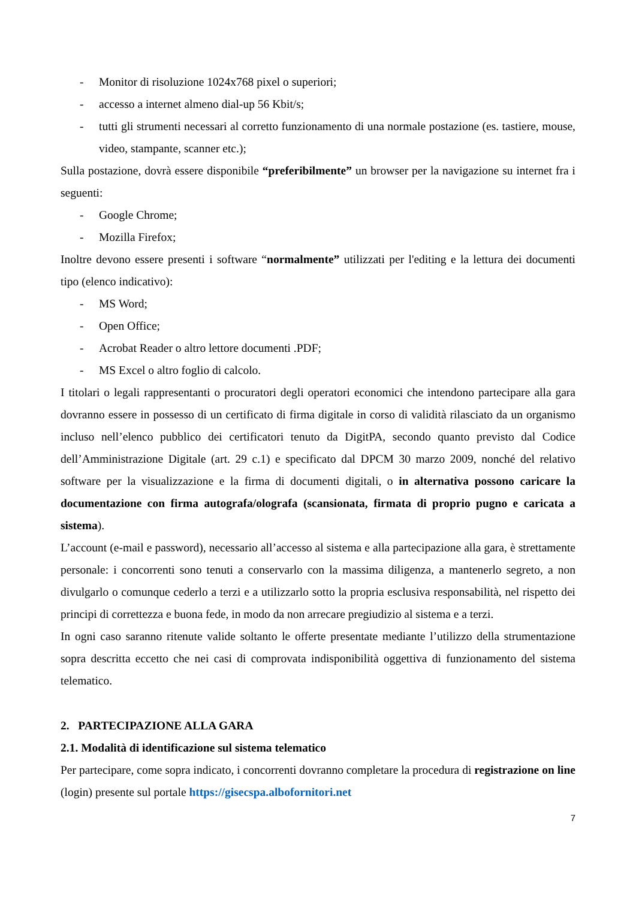- Monitor di risoluzione 1024x768 pixel o superiori;
- accesso a internet almeno dial-up 56 Kbit/s;
- tutti gli strumenti necessari al corretto funzionamento di una normale postazione (es. tastiere, mouse, video, stampante, scanner etc.);
Sulla postazione, dovrà essere disponibile “preferibilmente” un browser per la navigazione su internet fra i seguenti:
- Google Chrome;
- Mozilla Firefox;
Inoltre devono essere presenti i software “normalmente” utilizzati per l'editing e la lettura dei documenti tipo (elenco indicativo):
- MS Word;
- Open Office;
- Acrobat Reader o altro lettore documenti .PDF;
- MS Excel o altro foglio di calcolo.
I titolari o legali rappresentanti o procuratori degli operatori economici che intendono partecipare alla gara dovranno essere in possesso di un certificato di firma digitale in corso di validità rilasciato da un organismo incluso nell’elenco pubblico dei certificatori tenuto da DigitPA, secondo quanto previsto dal Codice dell’Amministrazione Digitale (art. 29 c.1) e specificato dal DPCM 30 marzo 2009, nonché del relativo software per la visualizzazione e la firma di documenti digitali, o in alternativa possono caricare la documentazione con firma autografa/olografa (scansionata, firmata di proprio pugno e caricata a sistema).
L’account (e-mail e password), necessario all’accesso al sistema e alla partecipazione alla gara, è strettamente personale: i concorrenti sono tenuti a conservarlo con la massima diligenza, a mantenerlo segreto, a non divulgarlo o comunque cederlo a terzi e a utilizzarlo sotto la propria esclusiva responsabilità, nel rispetto dei principi di correttezza e buona fede, in modo da non arrecare pregiudizio al sistema e a terzi.
In ogni caso saranno ritenute valide soltanto le offerte presentate mediante l’utilizzo della strumentazione sopra descritta eccetto che nei casi di comprovata indisponibilità oggettiva di funzionamento del sistema telematico.
2. PARTECIPAZIONE ALLA GARA
2.1. Modalità di identificazione sul sistema telematico
Per partecipare, come sopra indicato, i concorrenti dovranno completare la procedura di registrazione on line (login) presente sul portale https://gisecspa.albofornitori.net
7